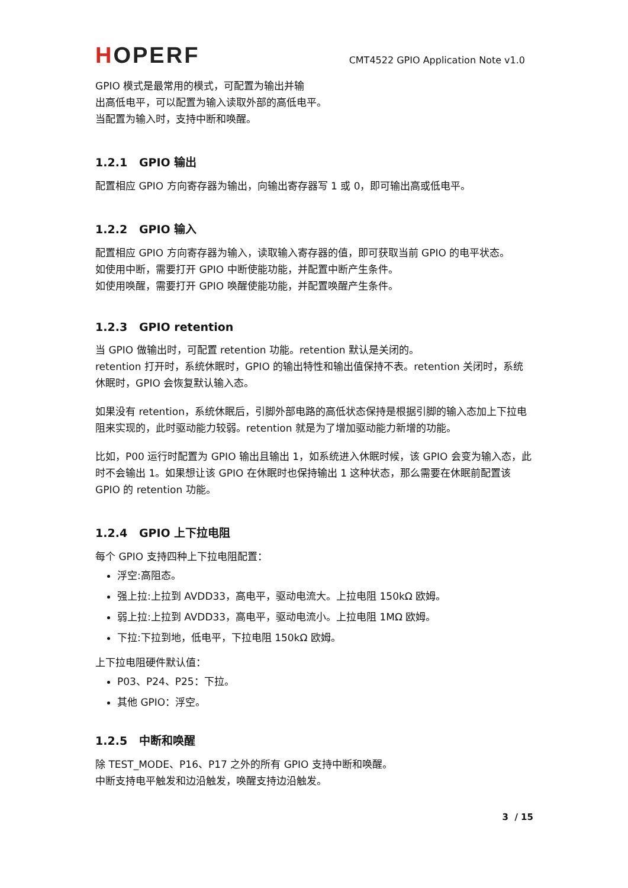HOPERF
CMT4522 GPIO Application Note v1.0
GPIO 模式是最常用的模式，可配置为输出并输
出高低电平，可以配置为输入读取外部的高低电平。
当配置为输入时，支持中断和唤醒。
1.2.1 GPIO 输出
配置相应 GPIO 方向寄存器为输出，向输出寄存器写 1 或 0，即可输出高或低电平。
1.2.2 GPIO 输入
配置相应 GPIO 方向寄存器为输入，读取输入寄存器的值，即可获取当前 GPIO 的电平状态。
如使用中断，需要打开 GPIO 中断使能功能，并配置中断产生条件。
如使用唤醒，需要打开 GPIO 唤醒使能功能，并配置唤醒产生条件。
1.2.3 GPIO retention
当 GPIO 做输出时，可配置 retention 功能。retention 默认是关闭的。
retention 打开时，系统休眠时，GPIO 的输出特性和输出值保持不表。retention 关闭时，系统休眠时，GPIO 会恢复默认输入态。
如果没有 retention，系统休眠后，引脚外部电路的高低状态保持是根据引脚的输入态加上下拉电阻来实现的，此时驱动能力较弱。retention 就是为了增加驱动能力新增的功能。
比如，P00 运行时配置为 GPIO 输出且输出 1，如系统进入休眠时候，该 GPIO 会变为输入态，此时不会输出 1。如果想让该 GPIO 在休眠时也保持输出 1 这种状态，那么需要在休眠前配置该 GPIO 的 retention 功能。
1.2.4 GPIO 上下拉电阻
每个 GPIO 支持四种上下拉电阻配置：
浮空:高阻态。
强上拉:上拉到 AVDD33，高电平，驱动电流大。上拉电阻 150kΩ 欧姆。
弱上拉:上拉到 AVDD33，高电平，驱动电流小。上拉电阻 1MΩ 欧姆。
下拉:下拉到地，低电平，下拉电阻 150kΩ 欧姆。
上下拉电阻硬件默认值：
P03、P24、P25：下拉。
其他 GPIO：浮空。
1.2.5 中断和唤醒
除 TEST_MODE、P16、P17 之外的所有 GPIO 支持中断和唤醒。
中断支持电平触发和边沿触发，唤醒支持边沿触发。
3 / 15